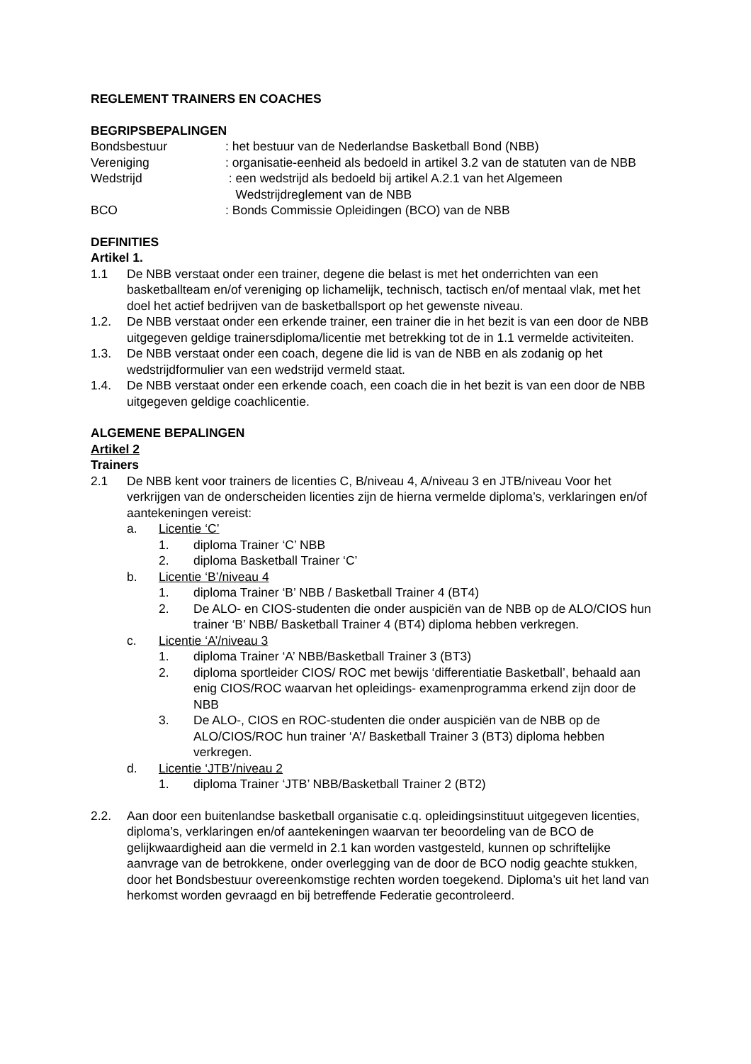REGLEMENT TRAINERS EN COACHES
BEGRIPSBEPALINGEN
Bondsbestuur : het bestuur van de Nederlandse Basketball Bond (NBB)
Vereniging : organisatie-eenheid als bedoeld in artikel 3.2 van de statuten van de NBB
Wedstrijd : een wedstrijd als bedoeld bij artikel A.2.1 van het Algemeen
Wedstrijdreglement van de NBB
BCO : Bonds Commissie Opleidingen (BCO) van de NBB
DEFINITIES
Artikel 1.
1.1 De NBB verstaat onder een trainer, degene die belast is met het onderrichten van een basketballteam en/of vereniging op lichamelijk, technisch, tactisch en/of mentaal vlak, met het doel het actief bedrijven van de basketballsport op het gewenste niveau.
1.2. De NBB verstaat onder een erkende trainer, een trainer die in het bezit is van een door de NBB uitgegeven geldige trainersdiploma/licentie met betrekking tot de in 1.1 vermelde activiteiten.
1.3. De NBB verstaat onder een coach, degene die lid is van de NBB en als zodanig op het wedstrijdformulier van een wedstrijd vermeld staat.
1.4. De NBB verstaat onder een erkende coach, een coach die in het bezit is van een door de NBB uitgegeven geldige coachlicentie.
ALGEMENE BEPALINGEN
Artikel 2
Trainers
2.1 De NBB kent voor trainers de licenties C, B/niveau 4, A/niveau 3 en JTB/niveau Voor het verkrijgen van de onderscheiden licenties zijn de hierna vermelde diploma’s, verklaringen en/of aantekeningen vereist:
a. Licentie ‘C’
1. diploma Trainer ‘C’ NBB
2. diploma Basketball Trainer ‘C’
b. Licentie ‘B’/niveau 4
1. diploma Trainer ‘B’ NBB / Basketball Trainer 4 (BT4)
2. De ALO- en CIOS-studenten die onder auspiciën van de NBB op de ALO/CIOS hun trainer ‘B’ NBB/ Basketball Trainer 4 (BT4) diploma hebben verkregen.
c. Licentie ‘A’/niveau 3
1. diploma Trainer ‘A’ NBB/Basketball Trainer 3 (BT3)
2. diploma sportleider CIOS/ ROC met bewijs ‘differentiatie Basketball’, behaald aan enig CIOS/ROC waarvan het opleidings- examenprogramma erkend zijn door de NBB
3. De ALO-, CIOS en ROC-studenten die onder auspiciën van de NBB op de ALO/CIOS/ROC hun trainer ‘A’/ Basketball Trainer 3 (BT3) diploma hebben verkregen.
d. Licentie ‘JTB’/niveau 2
1. diploma Trainer ‘JTB’ NBB/Basketball Trainer 2 (BT2)
2.2. Aan door een buitenlandse basketball organisatie c.q. opleidingsinstituut uitgegeven licenties, diploma’s, verklaringen en/of aantekeningen waarvan ter beoordeling van de BCO de gelijkwaardigheid aan die vermeld in 2.1 kan worden vastgesteld, kunnen op schriftelijke aanvrage van de betrokkene, onder overlegging van de door de BCO nodig geachte stukken, door het Bondsbestuur overeenkomstige rechten worden toegekend. Diploma’s uit het land van herkomst worden gevraagd en bij betreffende Federatie gecontroleerd.